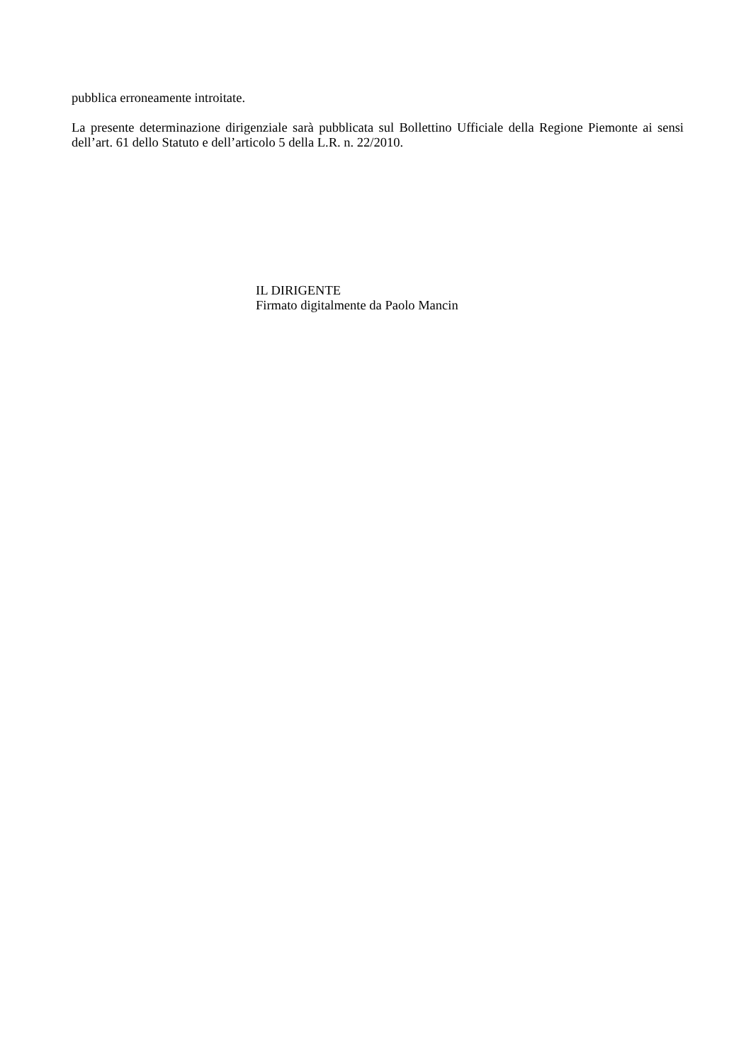pubblica erroneamente introitate.
La presente determinazione dirigenziale sarà pubblicata sul Bollettino Ufficiale della Regione Piemonte ai sensi dell’art. 61 dello Statuto e dell’articolo 5 della L.R. n. 22/2010.
IL DIRIGENTE
Firmato digitalmente da Paolo Mancin